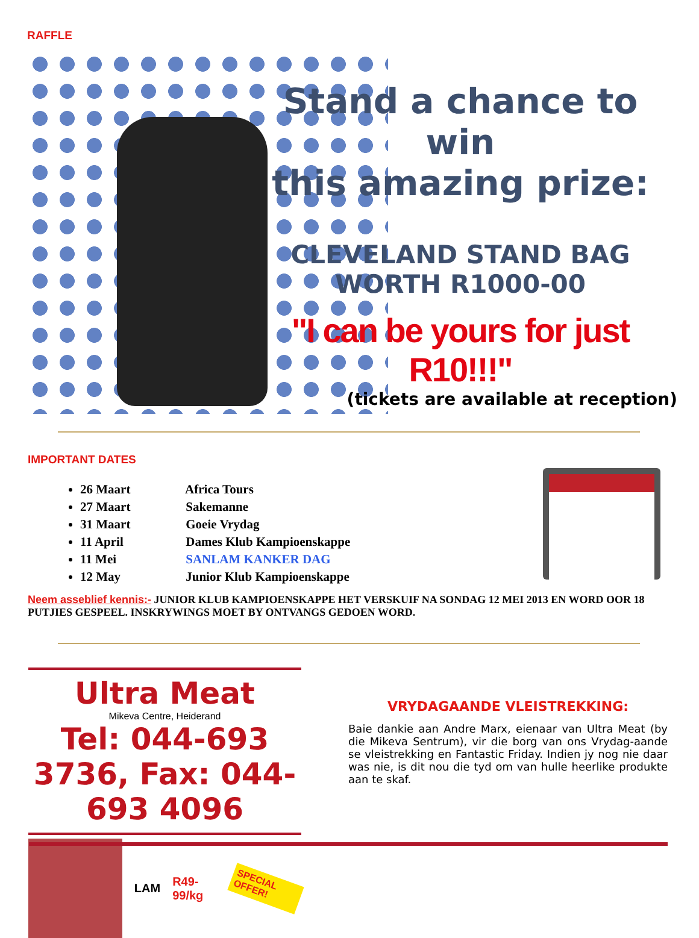RAFFLE
Stand a chance to win
this amazing prize:
CLEVELAND STAND BAG
WORTH R1000-00
"I can be yours for just R10!!!"
(tickets are available at reception)
IMPORTANT DATES
26 Maart Africa Tours
27 Maart Sakemanne
31 Maart Goeie Vrydag
11 April Dames Klub Kampioenskappe
11 Mei SANLAM KANKER DAG
12 May Junior Klub Kampioenskappe
Neem asseblief kennis:- JUNIOR KLUB KAMPIOENSKAPPE HET VERSKUIF NA SONDAG 12 MEI 2013 EN WORD OOR 18 PUTJIES GESPEEL. INSKRYWINGS MOET BY ONTVANGS GEDOEN WORD.
Ultra Meat
Mikeva Centre, Heiderand
Tel: 044-693 3736, Fax: 044-693 4096
LAM R49-99/kg SPECIAL OFFER!
VRYDAGAANDE VLEISTREKKING:
Baie dankie aan Andre Marx, eienaar van Ultra Meat (by die Mikeva Sentrum), vir die borg van ons Vrydag-aande se vleistrekking en Fantastic Friday. Indien jy nog nie daar was nie, is dit nou die tyd om van hulle heerlike produkte aan te skaf.